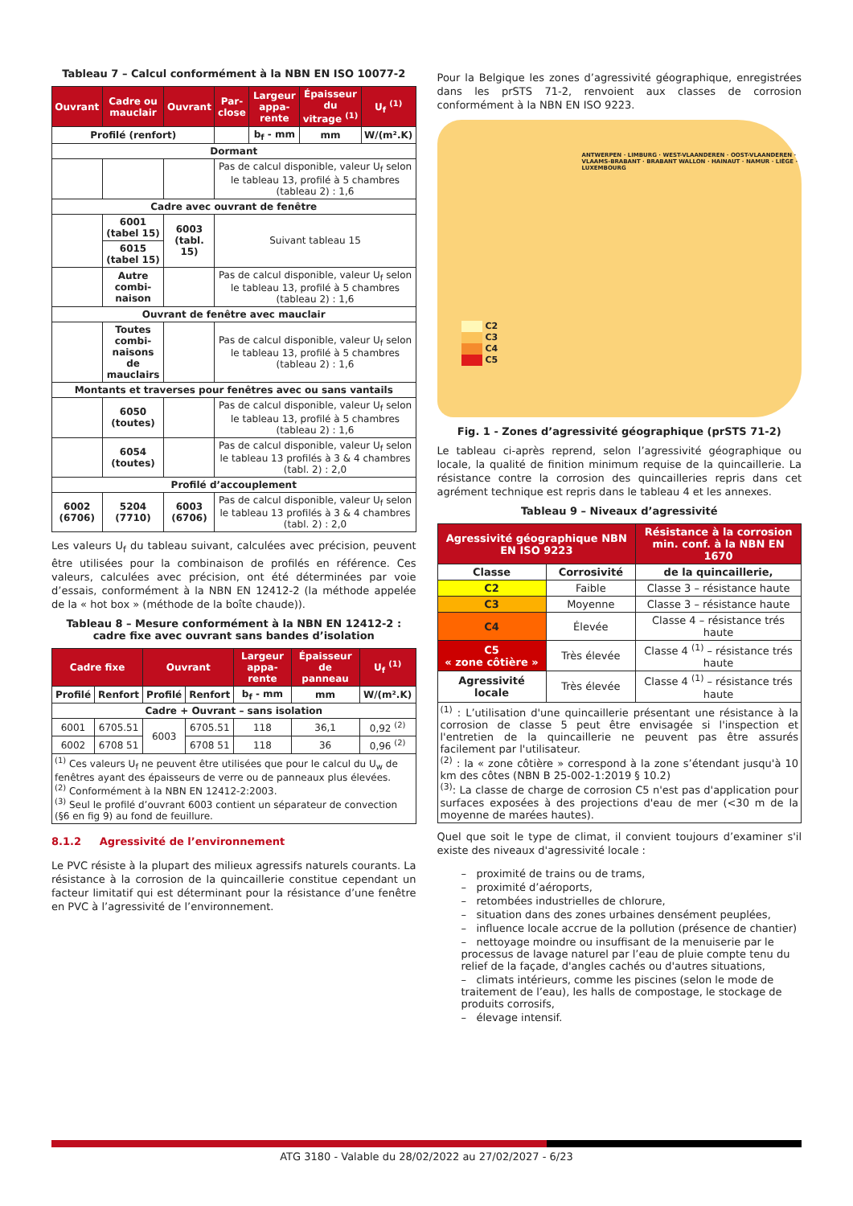Tableau 7 – Calcul conformément à la NBN EN ISO 10077-2
| Ouvrant | Cadre ou mauclair | Ouvrant | Par-close | Largeur appa-rente | Épaisseur du vitrage <sup>(1)</sup> | U<sub>f</sub> <sup>(1)</sup> |
| --- | --- | --- | --- | --- | --- | --- |
| Profilé (renfort) | | | | b<sub>f</sub> - mm | mm | W/(m².K) |
| Dormant | | | | | | |
| | | | Pas de calcul disponible, valeur U<sub>f</sub> selon le tableau 13, profilé à 5 chambres (tableau 2) : 1,6 | | | |
| Cadre avec ouvrant de fenêtre | | | | | | |
| | 6001 (tabel 15) | 6003 (tabl. 15) | Suivant tableau 15 | | | |
| | 6015 (tabel 15) | | | | | |
| | Autre combi-naison | | Pas de calcul disponible, valeur U<sub>f</sub> selon le tableau 13, profilé à 5 chambres (tableau 2) : 1,6 | | | |
| Ouvrant de fenêtre avec mauclair | | | | | | |
| | Toutes combi-naisons de mauclairs | | Pas de calcul disponible, valeur U<sub>f</sub> selon le tableau 13, profilé à 5 chambres (tableau 2) : 1,6 | | | |
| Montants et traverses pour fenêtres avec ou sans vantails | | | | | | |
| | 6050 (toutes) | | Pas de calcul disponible, valeur U<sub>f</sub> selon le tableau 13, profilé à 5 chambres (tableau 2) : 1,6 | | | |
| | 6054 (toutes) | | Pas de calcul disponible, valeur U<sub>f</sub> selon le tableau 13 profilés à 3 & 4 chambres (tabl. 2) : 2,0 | | | |
| Profilé d’accouplement | | | | | | |
| 6002 (6706) | 5204 (7710) | 6003 (6706) | Pas de calcul disponible, valeur U<sub>f</sub> selon le tableau 13 profilés à 3 & 4 chambres (tabl. 2) : 2,0 | | | |
Les valeurs U<sub>f</sub> du tableau suivant, calculées avec précision, peuvent être utilisées pour la combinaison de profilés en référence. Ces valeurs, calculées avec précision, ont été déterminées par voie d’essais, conformément à la NBN EN 12412-2 (la méthode appelée de la « hot box » (méthode de la boîte chaude)).
Tableau 8 – Mesure conformément à la NBN EN 12412-2 :
cadre fixe avec ouvrant sans bandes d’isolation
| Cadre fixe | | Ouvrant | | Largeur appa-rente | Épaisseur de panneau | U<sub>f</sub> <sup>(1)</sup> |
| --- | --- | --- | --- | --- | --- | --- |
| Profilé | Renfort | Profilé | Renfort | b<sub>f</sub> - mm | mm | W/(m².K) |
| Cadre + Ouvrant – sans isolation | | | | | | |
| 6001 | 6705.51 | 6003 | 6705.51 | 118 | 36,1 | 0,92 <sup>(2)</sup> |
| 6002 | 6708 51 | | 6708 51 | 118 | 36 | 0,96 <sup>(2)</sup> |
| <sup>(1)</sup> Ces valeurs U<sub>f</sub> ne peuvent être utilisées que pour le calcul du U<sub>w</sub> de fenêtres ayant des épaisseurs de verre ou de panneaux plus élevées. <sup>(2)</sup> Conformément à la NBN EN 12412-2:2003. <sup>(3)</sup> Seul le profilé d’ouvrant 6003 contient un séparateur de convection (§6 en fig 9) au fond de feuillure. | | | | | | |
8.1.2 Agressivité de l’environnement
Le PVC résiste à la plupart des milieux agressifs naturels courants. La résistance à la corrosion de la quincaillerie constitue cependant un facteur limitatif qui est déterminant pour la résistance d’une fenêtre en PVC à l’agressivité de l’environnement.
Pour la Belgique les zones d’agressivité géographique, enregistrées dans les prSTS 71-2, renvoient aux classes de corrosion conformément à la NBN EN ISO 9223.
C2
C3
C4
C5
ANTWERPEN · LIMBURG · WEST-VLAANDEREN · OOST-VLAANDEREN · VLAAMS-BRABANT · BRABANT WALLON · HAINAUT · NAMUR · LIÈGE · LUXEMBOURG
Fig. 1 - Zones d’agressivité géographique (prSTS 71-2)
Le tableau ci-après reprend, selon l’agressivité géographique ou locale, la qualité de finition minimum requise de la quincaillerie. La résistance contre la corrosion des quincailleries repris dans cet agrément technique est repris dans le tableau 4 et les annexes.
Tableau 9 – Niveaux d’agressivité
| Agressivité géographique NBN EN ISO 9223 | | Résistance à la corrosion min. conf. à la NBN EN 1670 |
| --- | --- | --- |
| Classe | Corrosivité | de la quincaillerie, |
| C2 | Faible | Classe 3 – résistance haute |
| C3 | Moyenne | Classe 3 – résistance haute |
| C4 | Élevée | Classe 4 – résistance trés haute |
| C5 « zone côtière » | Très élevée | Classe 4 <sup>(1)</sup> – résistance trés haute |
| Agressivité locale | Très élevée | Classe 4 <sup>(1)</sup> – résistance trés haute |
| <sup>(1)</sup> : L’utilisation d'une quincaillerie présentant une résistance à la corrosion de classe 5 peut être envisagée si l'inspection et l'entretien de la quincaillerie ne peuvent pas être assurés facilement par l'utilisateur. <sup>(2)</sup> : la « zone côtière » correspond à la zone s’étendant jusqu'à 10 km des côtes (NBN B 25-002-1:2019 § 10.2) <sup>(3)</sup>: La classe de charge de corrosion C5 n'est pas d'application pour surfaces exposées à des projections d'eau de mer (<30 m de la moyenne de marées hautes). | | |
Quel que soit le type de climat, il convient toujours d’examiner s'il existe des niveaux d'agressivité locale :
– proximité de trains ou de trams,
– proximité d’aéroports,
– retombées industrielles de chlorure,
– situation dans des zones urbaines densément peuplées,
– influence locale accrue de la pollution (présence de chantier)
– nettoyage moindre ou insuffisant de la menuiserie par le processus de lavage naturel par l’eau de pluie compte tenu du relief de la façade, d'angles cachés ou d'autres situations,
– climats intérieurs, comme les piscines (selon le mode de traitement de l’eau), les halls de compostage, le stockage de produits corrosifs,
– élevage intensif.
ATG 3180 - Valable du 28/02/2022 au 27/02/2027 - 6/23